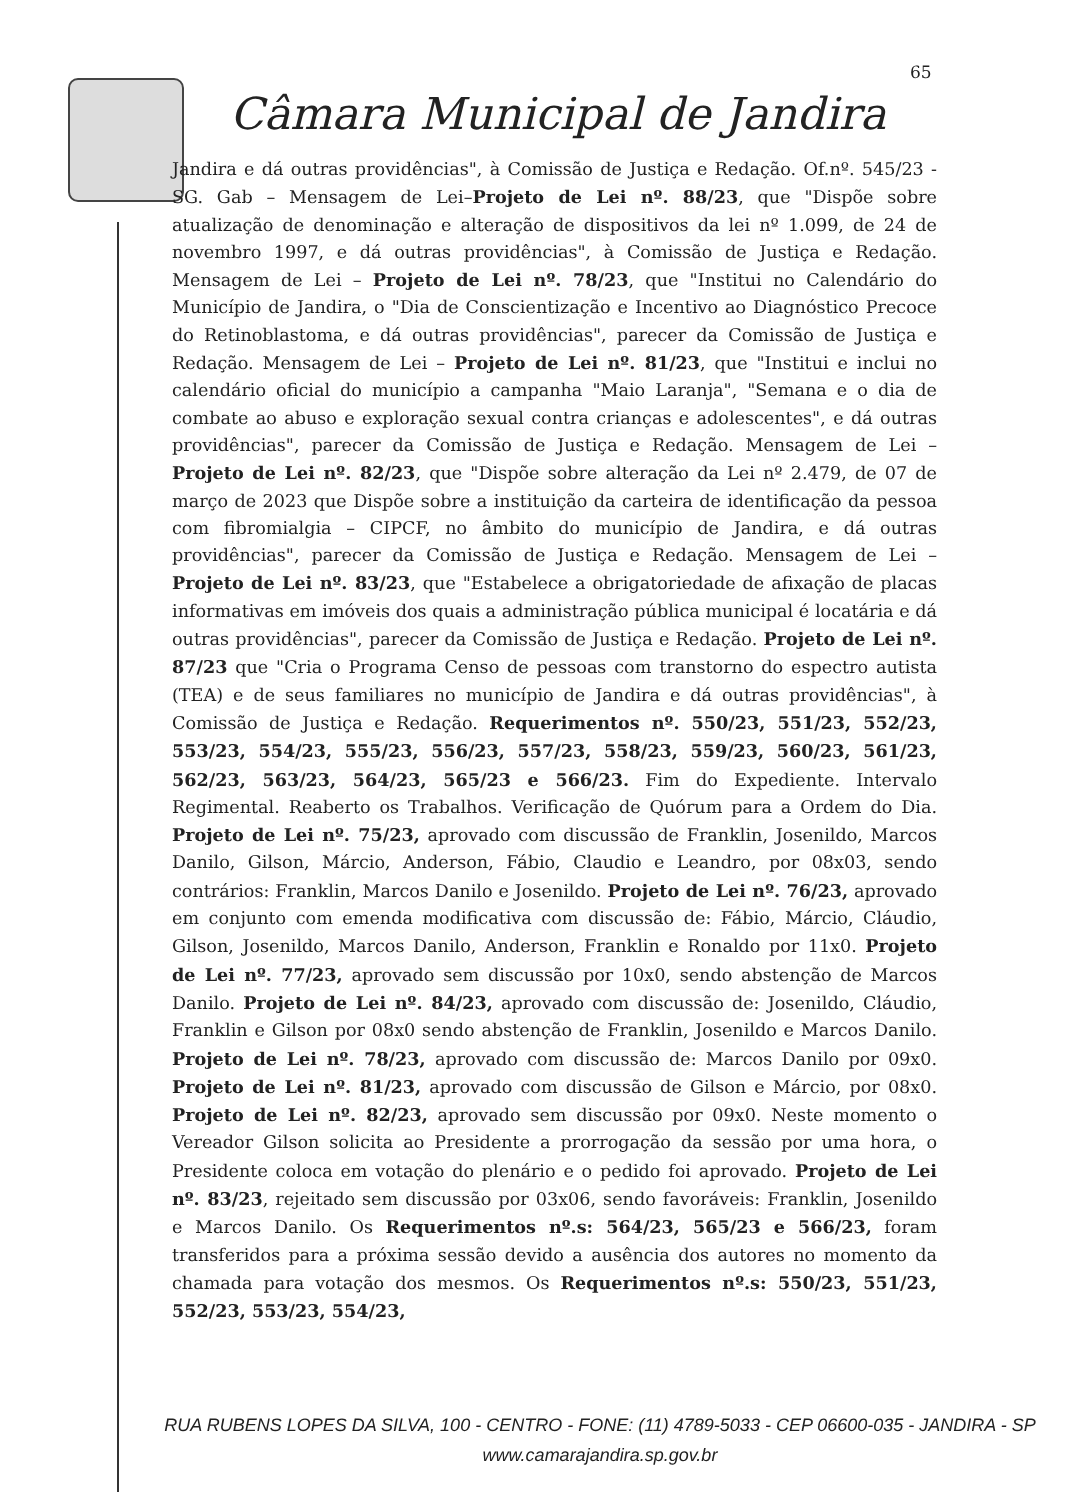65
Câmara Municipal de Jandira
Jandira e dá outras providências", à Comissão de Justiça e Redação. Of.nº. 545/23 -SG. Gab – Mensagem de Lei–Projeto de Lei nº. 88/23, que "Dispõe sobre atualização de denominação e alteração de dispositivos da lei nº 1.099, de 24 de novembro 1997, e dá outras providências", à Comissão de Justiça e Redação. Mensagem de Lei – Projeto de Lei nº. 78/23, que "Institui no Calendário do Município de Jandira, o "Dia de Conscientização e Incentivo ao Diagnóstico Precoce do Retinoblastoma, e dá outras providências", parecer da Comissão de Justiça e Redação. Mensagem de Lei – Projeto de Lei nº. 81/23, que "Institui e inclui no calendário oficial do município a campanha "Maio Laranja", "Semana e o dia de combate ao abuso e exploração sexual contra crianças e adolescentes", e dá outras providências", parecer da Comissão de Justiça e Redação. Mensagem de Lei – Projeto de Lei nº. 82/23, que "Dispõe sobre alteração da Lei nº 2.479, de 07 de março de 2023 que Dispõe sobre a instituição da carteira de identificação da pessoa com fibromialgia – CIPCF, no âmbito do município de Jandira, e dá outras providências", parecer da Comissão de Justiça e Redação. Mensagem de Lei – Projeto de Lei nº. 83/23, que "Estabelece a obrigatoriedade de afixação de placas informativas em imóveis dos quais a administração pública municipal é locatária e dá outras providências", parecer da Comissão de Justiça e Redação. Projeto de Lei nº. 87/23 que "Cria o Programa Censo de pessoas com transtorno do espectro autista (TEA) e de seus familiares no município de Jandira e dá outras providências", à Comissão de Justiça e Redação. Requerimentos nº. 550/23, 551/23, 552/23, 553/23, 554/23, 555/23, 556/23, 557/23, 558/23, 559/23, 560/23, 561/23, 562/23, 563/23, 564/23, 565/23 e 566/23. Fim do Expediente. Intervalo Regimental. Reaberto os Trabalhos. Verificação de Quórum para a Ordem do Dia. Projeto de Lei nº. 75/23, aprovado com discussão de Franklin, Josenildo, Marcos Danilo, Gilson, Márcio, Anderson, Fábio, Claudio e Leandro, por 08x03, sendo contrários: Franklin, Marcos Danilo e Josenildo. Projeto de Lei nº. 76/23, aprovado em conjunto com emenda modificativa com discussão de: Fábio, Márcio, Cláudio, Gilson, Josenildo, Marcos Danilo, Anderson, Franklin e Ronaldo por 11x0. Projeto de Lei nº. 77/23, aprovado sem discussão por 10x0, sendo abstenção de Marcos Danilo. Projeto de Lei nº. 84/23, aprovado com discussão de: Josenildo, Cláudio, Franklin e Gilson por 08x0 sendo abstenção de Franklin, Josenildo e Marcos Danilo. Projeto de Lei nº. 78/23, aprovado com discussão de: Marcos Danilo por 09x0. Projeto de Lei nº. 81/23, aprovado com discussão de Gilson e Márcio, por 08x0. Projeto de Lei nº. 82/23, aprovado sem discussão por 09x0. Neste momento o Vereador Gilson solicita ao Presidente a prorrogação da sessão por uma hora, o Presidente coloca em votação do plenário e o pedido foi aprovado. Projeto de Lei nº. 83/23, rejeitado sem discussão por 03x06, sendo favoráveis: Franklin, Josenildo e Marcos Danilo. Os Requerimentos nº.s: 564/23, 565/23 e 566/23, foram transferidos para a próxima sessão devido a ausência dos autores no momento da chamada para votação dos mesmos. Os Requerimentos nº.s: 550/23, 551/23, 552/23, 553/23, 554/23,
RUA RUBENS LOPES DA SILVA, 100 - CENTRO - FONE: (11) 4789-5033 - CEP 06600-035 - JANDIRA - SP
www.camarajandira.sp.gov.br